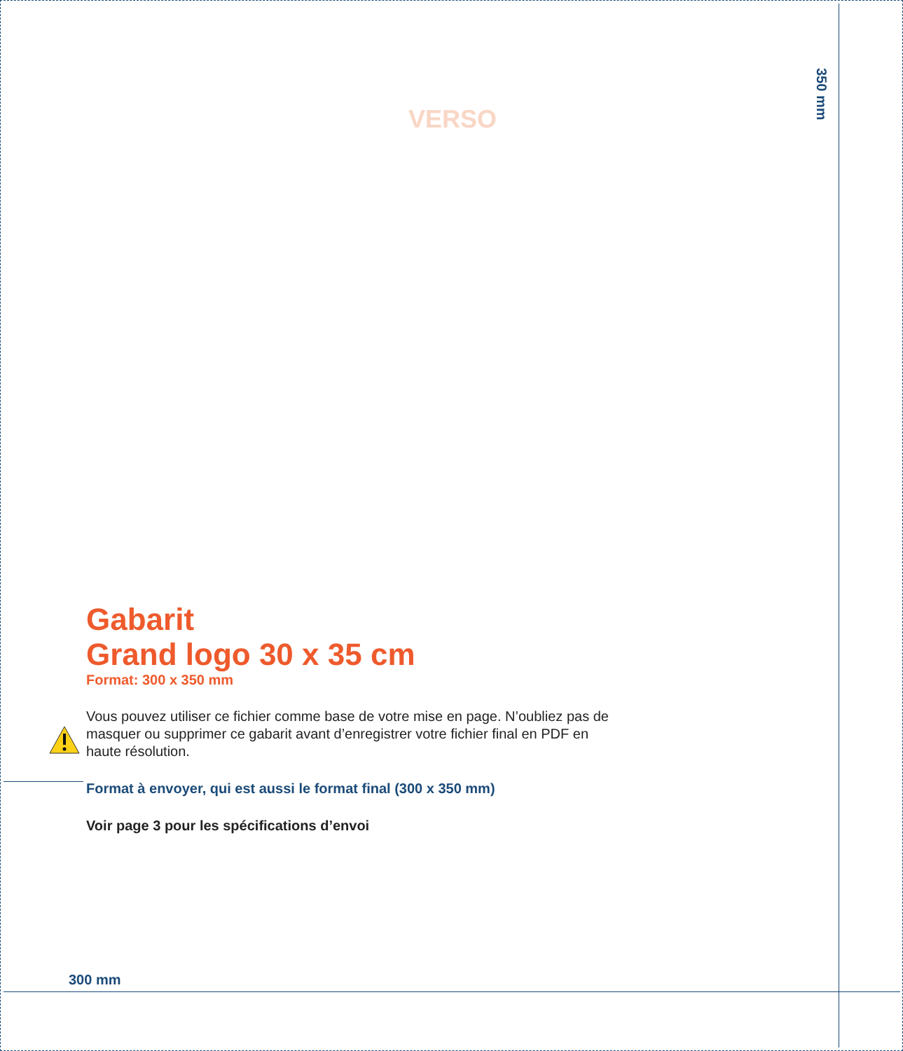VERSO
350 mm
Gabarit
Grand logo 30 x 35 cm
Format: 300 x 350 mm
Vous pouvez utiliser ce fichier comme base de votre mise en page. N’oubliez pas de masquer ou supprimer ce gabarit avant d’enregistrer votre fichier final en PDF en haute résolution.
Format à envoyer, qui est aussi le format final (300 x 350 mm)
Voir page 3 pour les spécifications d’envoi
300 mm